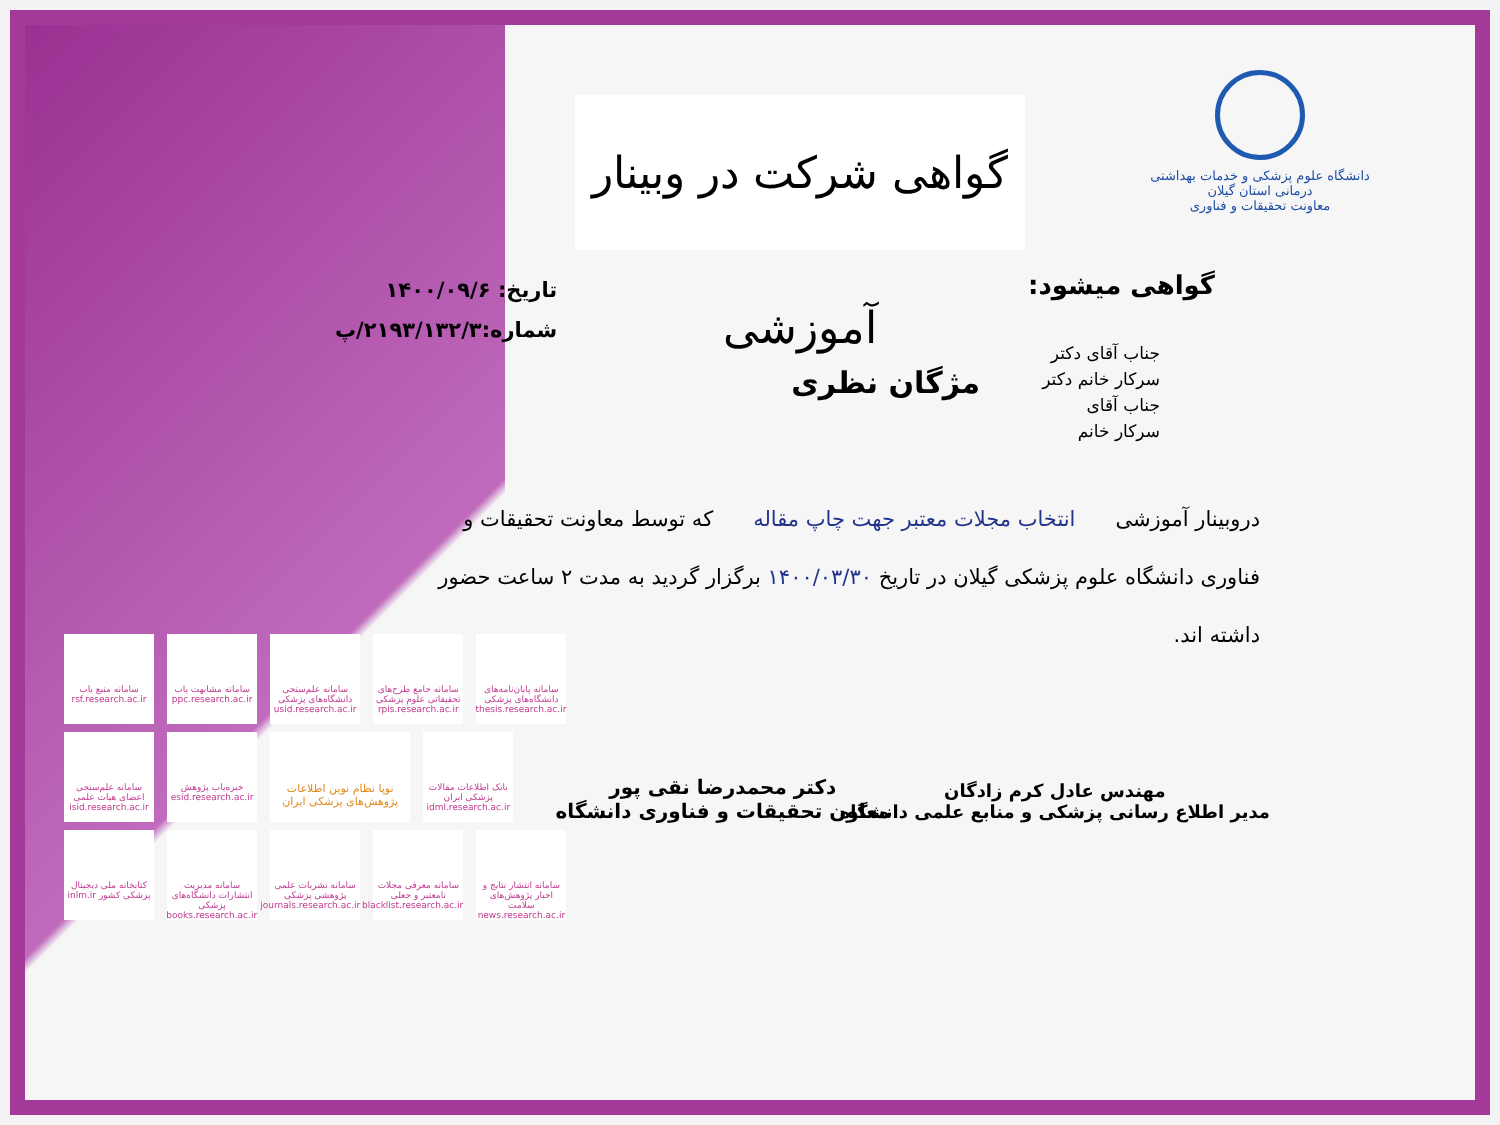دانشگاه علوم پزشکی و خدمات بهداشتی درمانی استان گیلان
معاونت تحقیقات و فناوری
گواهی شرکت در وبینار آموزشی
گواهی میشود:
تاریخ: ۱۴۰۰/۰۹/۶
شماره:۲۱۹۳/۱۳۲/۳/پ
جناب آقای دکتر
سرکار خانم دکتر
جناب آقای
سرکار خانم
مژگان نظری
دروبینار آموزشی انتخاب مجلات معتبر جهت چاپ مقاله که توسط معاونت تحقیقات و فناوری دانشگاه علوم پزشکی گیلان در تاریخ ۱۴۰۰/۰۳/۳۰ برگزار گردید به مدت ۲ ساعت حضور داشته اند.
مهندس عادل کرم زادگان
مدیر اطلاع رسانی پزشکی و منابع علمی دانشگاه
دکتر محمدرضا نقی پور
معاون تحقیقات و فناوری دانشگاه
سامانه منبع یاب rsf.research.ac.ir
سامانه مشابهت یاب ppc.research.ac.ir
سامانه علم‌سنجی دانشگاه‌های پزشکی usid.research.ac.ir
سامانه جامع طرح‌های تحقیقاتی علوم پزشکی rpis.research.ac.ir
سامانه پایان‌نامه‌های دانشگاه‌های پزشکی thesis.research.ac.ir
سامانه علم‌سنجی اعضای هیات علمی isid.research.ac.ir
خبره‌یاب پژوهش esid.research.ac.ir
نوپا نظام نوین اطلاعات پژوهش‌های پزشکی ایران
بانک اطلاعات مقالات پزشکی ایران idml.research.ac.ir
کتابخانه ملی دیجیتال پزشکی کشور inlm.ir
سامانه مدیریت انتشارات دانشگاه‌های پزشکی books.research.ac.ir
سامانه نشریات علمی پژوهشی پزشکی journals.research.ac.ir
سامانه معرفی مجلات نامعتبر و جعلی blacklist.research.ac.ir
سامانه انتشار نتایج و اخبار پژوهش‌های سلامت news.research.ac.ir